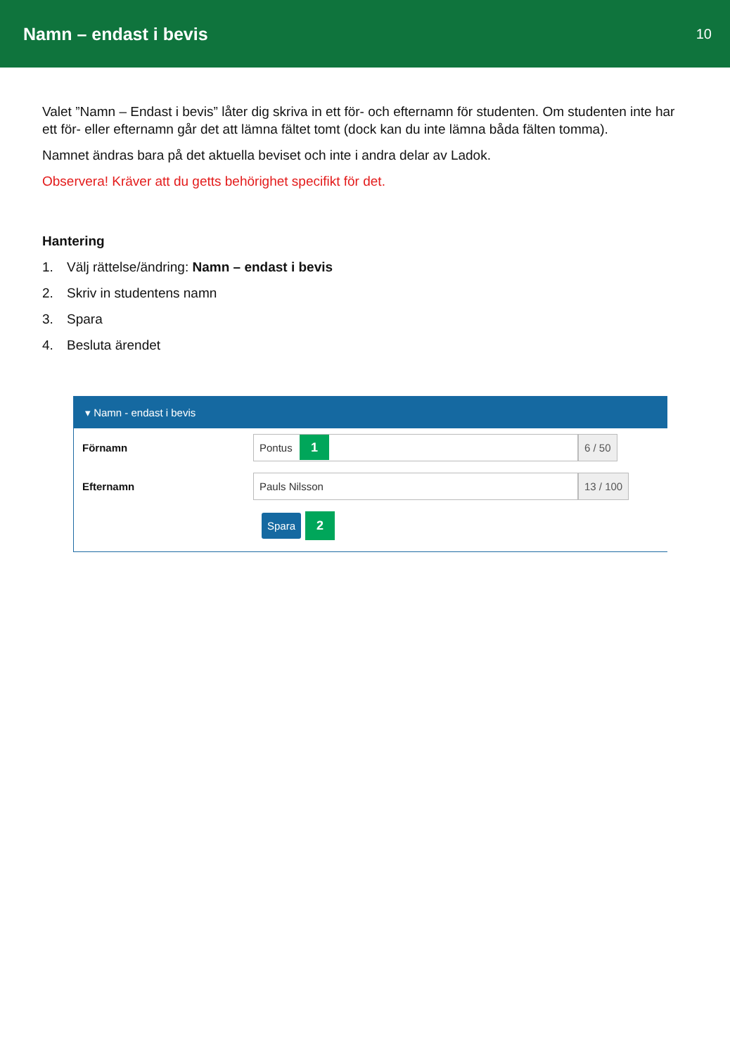Namn – endast i bevis
10
Valet ”Namn – Endast i bevis” låter dig skriva in ett för- och efternamn för studenten. Om studenten inte har ett för- eller efternamn går det att lämna fältet tomt (dock kan du inte lämna båda fälten tomma).
Namnet ändras bara på det aktuella beviset och inte i andra delar av Ladok.
Observera! Kräver att du getts behörighet specifikt för det.
Hantering
1. Välj rättelse/ändring: Namn – endast i bevis
2. Skriv in studentens namn
3. Spara
4. Besluta ärendet
▾ Namn - endast i bevis
Förnamn
Pontus 1
6 / 50
Efternamn
Pauls Nilsson 13 / 100
Spara 2